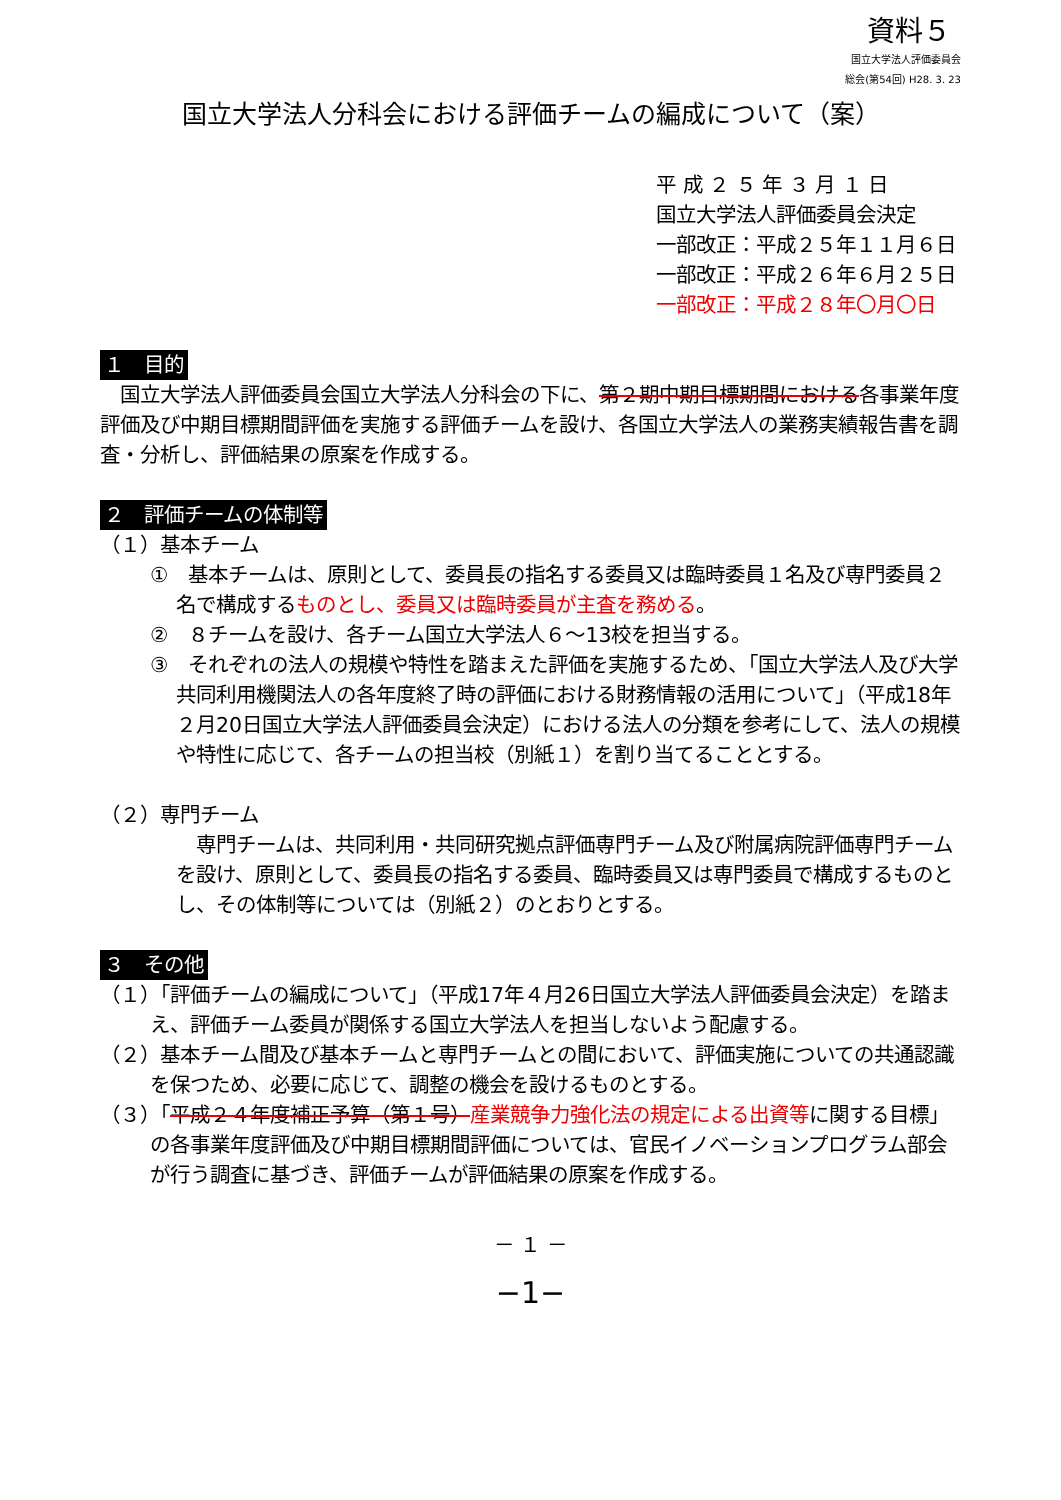資料５
国立大学法人評価委員会
総会(第54回) H28. 3. 23
国立大学法人分科会における評価チームの編成について（案）
平 成 ２ ５ 年 ３ 月 １ 日
国立大学法人評価委員会決定
一部改正：平成２５年１１月６日
一部改正：平成２６年６月２５日
一部改正：平成２８年〇月〇日
１　目的
　国立大学法人評価委員会国立大学法人分科会の下に、第２期中期目標期間における各事業年度評価及び中期目標期間評価を実施する評価チームを設け、各国立大学法人の業務実績報告書を調査・分析し、評価結果の原案を作成する。
２　評価チームの体制等
（１）基本チーム
①　基本チームは、原則として、委員長の指名する委員又は臨時委員１名及び専門委員２名で構成するものとし、委員又は臨時委員が主査を務める。
②　８チームを設け、各チーム国立大学法人６～13校を担当する。
③　それぞれの法人の規模や特性を踏まえた評価を実施するため、「国立大学法人及び大学共同利用機関法人の各年度終了時の評価における財務情報の活用について」（平成18年２月20日国立大学法人評価委員会決定）における法人の分類を参考にして、法人の規模や特性に応じて、各チームの担当校（別紙１）を割り当てることとする。
（２）専門チーム
　専門チームは、共同利用・共同研究拠点評価専門チーム及び附属病院評価専門チームを設け、原則として、委員長の指名する委員、臨時委員又は専門委員で構成するものとし、その体制等については（別紙２）のとおりとする。
３　その他
（１）「評価チームの編成について」（平成17年４月26日国立大学法人評価委員会決定）を踏まえ、評価チーム委員が関係する国立大学法人を担当しないよう配慮する。
（２）基本チーム間及び基本チームと専門チームとの間において、評価実施についての共通認識を保つため、必要に応じて、調整の機会を設けるものとする。
（３）「平成２４年度補正予算（第１号）産業競争力強化法の規定による出資等に関する目標」の各事業年度評価及び中期目標期間評価については、官民イノベーションプログラム部会が行う調査に基づき、評価チームが評価結果の原案を作成する。
－ １ －
−1−